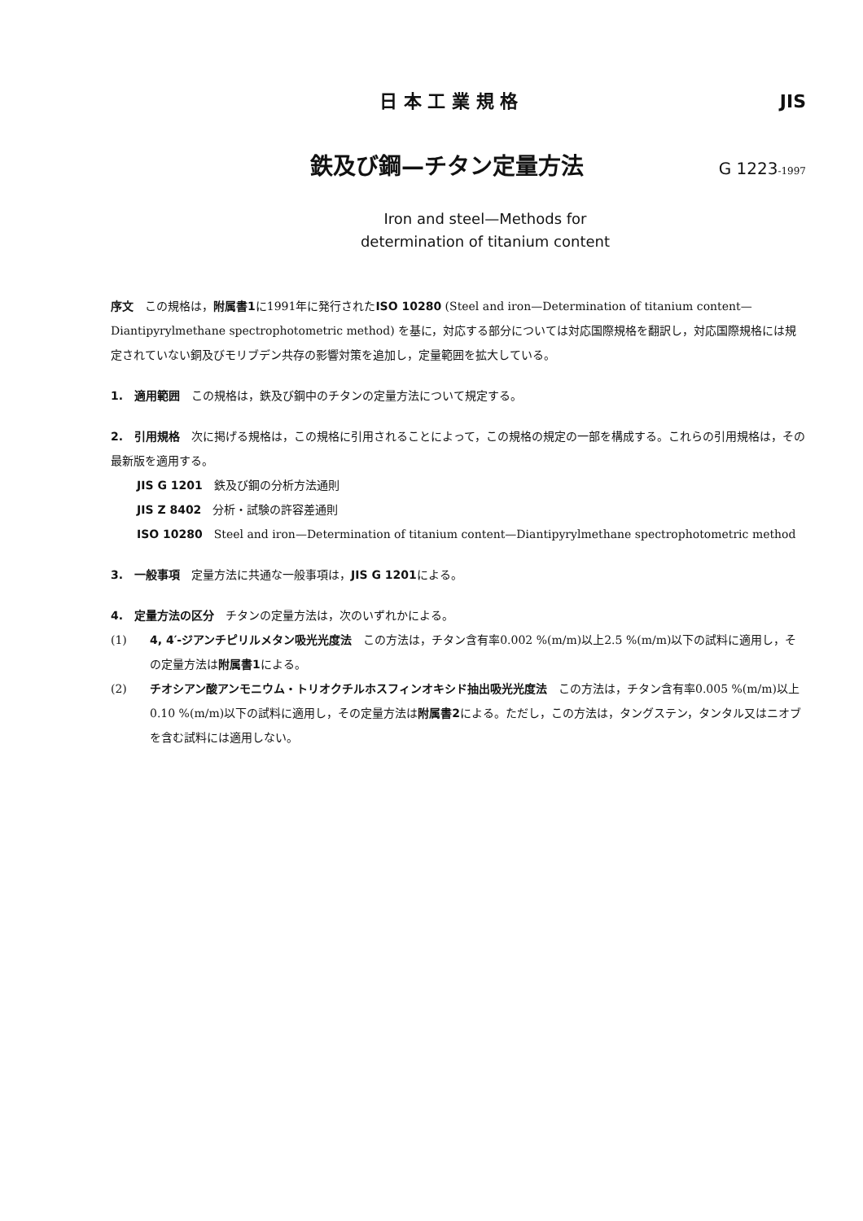日 本 工 業 規 格 JIS
鉄及び鋼—チタン定量方法 G 1223-1997
Iron and steel—Methods for
determination of titanium content
序文　この規格は，附属書1に1991年に発行されたISO 10280 (Steel and iron—Determination of titanium content—Diantipyrylmethane spectrophotometric method) を基に，対応する部分については対応国際規格を翻訳し，対応国際規格には規定されていない銅及びモリブデン共存の影響対策を追加し，定量範囲を拡大している。
1.　適用範囲　この規格は，鉄及び鋼中のチタンの定量方法について規定する。
2.　引用規格　次に掲げる規格は，この規格に引用されることによって，この規格の規定の一部を構成する。これらの引用規格は，その最新版を適用する。
JIS G 1201　鉄及び鋼の分析方法通則
JIS Z 8402　分析・試験の許容差通則
ISO 10280　Steel and iron—Determination of titanium content—Diantipyrylmethane spectrophotometric method
3.　一般事項　定量方法に共通な一般事項は，JIS G 1201による。
4.　定量方法の区分　チタンの定量方法は，次のいずれかによる。
(1) 4, 4′-ジアンチピリルメタン吸光光度法　この方法は，チタン含有率0.002 %(m/m)以上2.5 %(m/m)以下の試料に適用し，その定量方法は附属書1による。
(2) チオシアン酸アンモニウム・トリオクチルホスフィンオキシド抽出吸光光度法　この方法は，チタン含有率0.005 %(m/m)以上0.10 %(m/m)以下の試料に適用し，その定量方法は附属書2による。ただし，この方法は，タングステン，タンタル又はニオブを含む試料には適用しない。